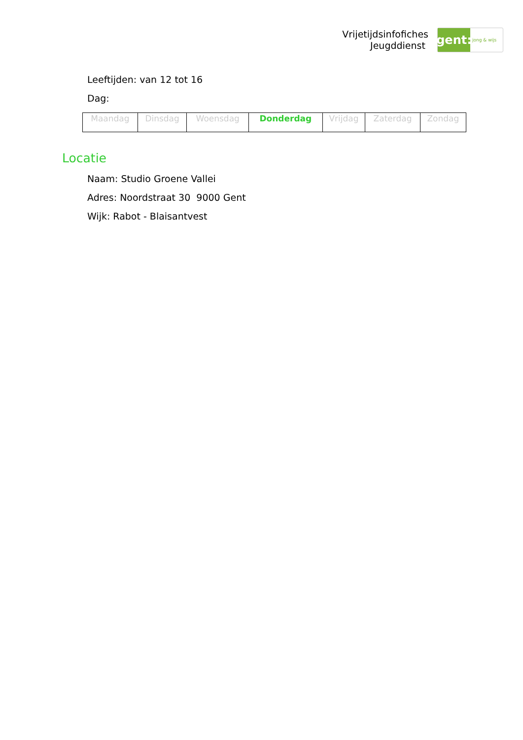Vrijetijdsinfofiches
Jeugddienst
gent:
jong & wijs
Leeftijden: van 12 tot 16
Dag:
| Maandag | Dinsdag | Woensdag | Donderdag | Vrijdag | Zaterdag | Zondag |
Locatie
Naam: Studio Groene Vallei
Adres: Noordstraat 30 9000 Gent
Wijk: Rabot - Blaisantvest